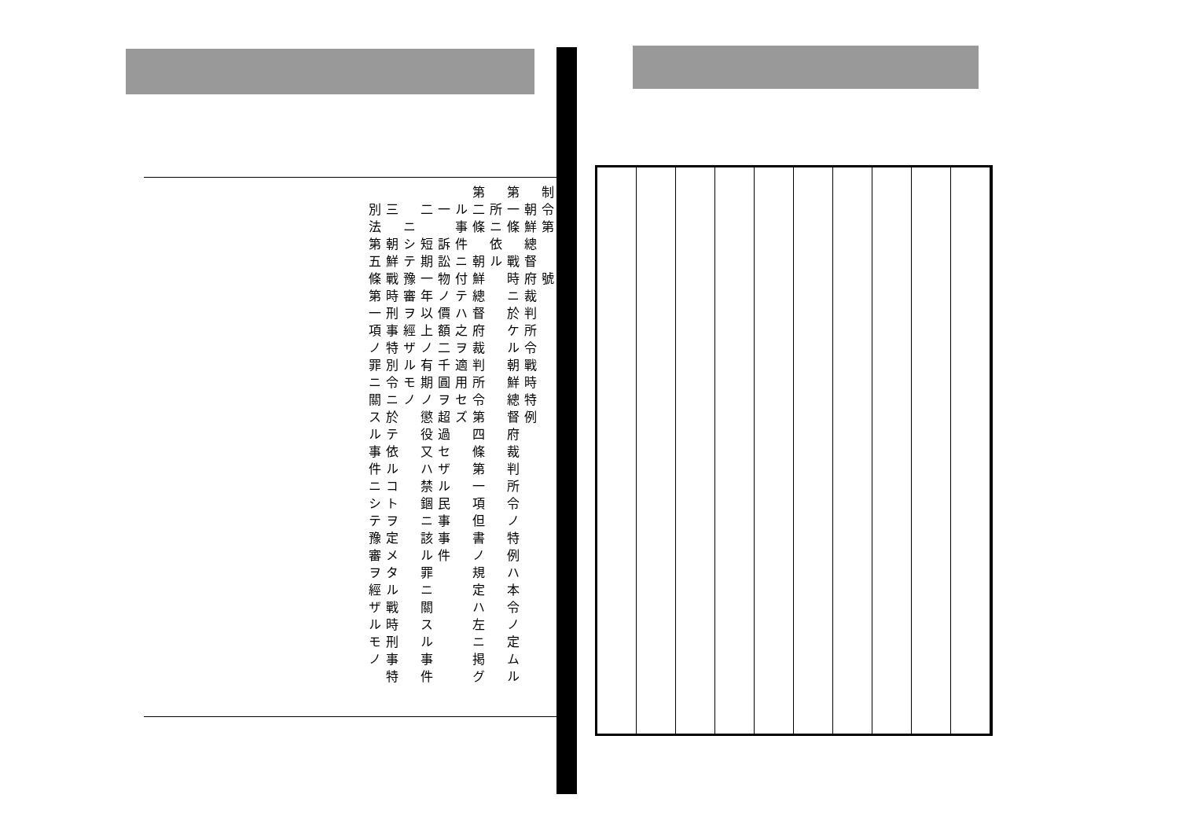制令第　　號
　朝鮮總督府裁判所令戰時特例
第一條　戰時ニ於ケル朝鮮總督府裁判所令ノ特例ハ本令ノ定ムル
　所ニ依ル
第二條　朝鮮總督府裁判所令第四條第一項但書ノ規定ハ左ニ掲グ
　ル事件ニ付テハ之ヲ適用セズ
　一　訴訟物ノ價額二千圓ヲ超過セザル民事事件
　二　短期一年以上ノ有期ノ懲役又ハ禁錮ニ該ル罪ニ關スル事件
　　ニシテ豫審ヲ經ザルモノ
　三　朝鮮戰時刑事特別令ニ於テ依ルコトヲ定メタル戰時刑事特
　別法第五條第一項ノ罪ニ關スル事件ニシテ豫審ヲ經ザルモノ